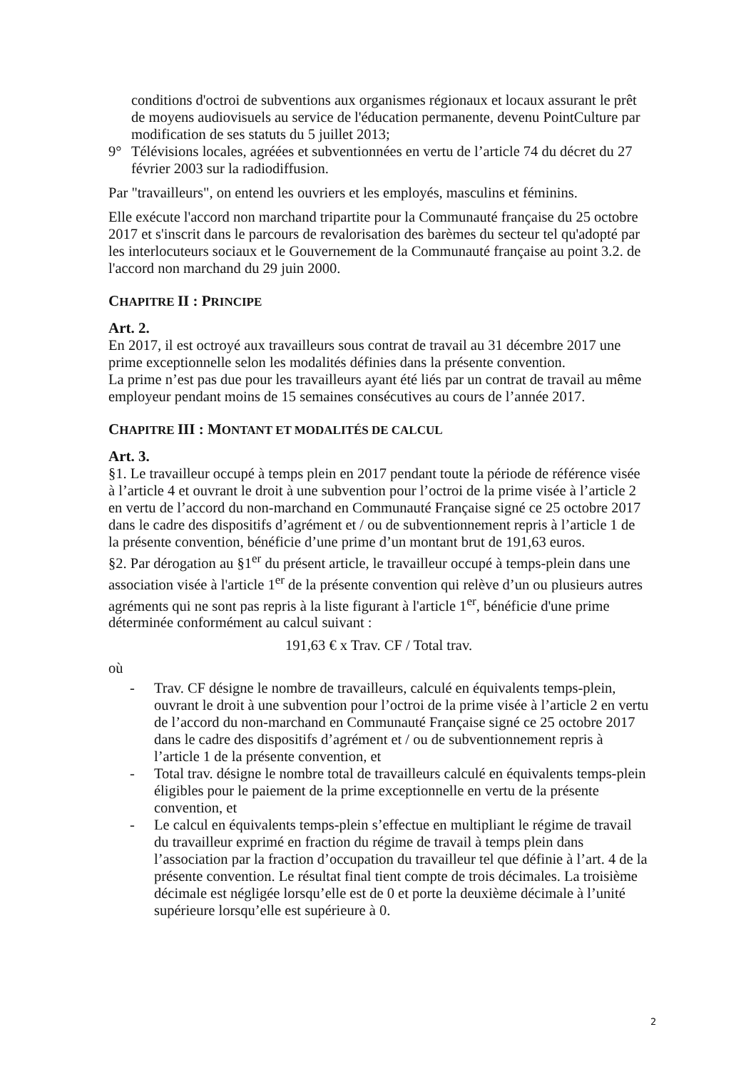conditions d'octroi de subventions aux organismes régionaux et locaux assurant le prêt de moyens audiovisuels au service de l'éducation permanente, devenu PointCulture par modification de ses statuts du 5 juillet 2013;
9° Télévisions locales, agréées et subventionnées en vertu de l’article 74 du décret du 27 février 2003 sur la radiodiffusion.
Par "travailleurs", on entend les ouvriers et les employés, masculins et féminins.
Elle exécute l'accord non marchand tripartite pour la Communauté française du 25 octobre 2017 et s'inscrit dans le parcours de revalorisation des barèmes du secteur tel qu'adopté par les interlocuteurs sociaux et le Gouvernement de la Communauté française au point 3.2. de l'accord non marchand du 29 juin 2000.
CHAPITRE II : PRINCIPE
Art. 2.
En 2017, il est octroyé aux travailleurs sous contrat de travail au 31 décembre 2017 une prime exceptionnelle selon les modalités définies dans la présente convention.
La prime n’est pas due pour les travailleurs ayant été liés par un contrat de travail au même employeur pendant moins de 15 semaines consécutives au cours de l’année 2017.
CHAPITRE III : MONTANT ET MODALITÉS DE CALCUL
Art. 3.
§1. Le travailleur occupé à temps plein en 2017 pendant toute la période de référence visée à l’article 4 et ouvrant le droit à une subvention pour l’octroi de la prime visée à l’article 2 en vertu de l’accord du non-marchand en Communauté Française signé ce 25 octobre 2017 dans le cadre des dispositifs d’agrément et / ou de subventionnement repris à l’article 1 de la présente convention, bénéficie d’une prime d’un montant brut de 191,63 euros.
§2. Par dérogation au §1<sup>er</sup> du présent article, le travailleur occupé à temps-plein dans une association visée à l'article 1<sup>er</sup> de la présente convention qui relève d’un ou plusieurs autres agréments qui ne sont pas repris à la liste figurant à l'article 1<sup>er</sup>, bénéficie d'une prime déterminée conformément au calcul suivant :
191,63 € x Trav. CF / Total trav.
où
- Trav. CF désigne le nombre de travailleurs, calculé en équivalents temps-plein, ouvrant le droit à une subvention pour l’octroi de la prime visée à l’article 2 en vertu de l’accord du non-marchand en Communauté Française signé ce 25 octobre 2017 dans le cadre des dispositifs d’agrément et / ou de subventionnement repris à l’article 1 de la présente convention, et
- Total trav. désigne le nombre total de travailleurs calculé en équivalents temps-plein éligibles pour le paiement de la prime exceptionnelle en vertu de la présente convention, et
- Le calcul en équivalents temps-plein s’effectue en multipliant le régime de travail du travailleur exprimé en fraction du régime de travail à temps plein dans l’association par la fraction d’occupation du travailleur tel que définie à l’art. 4 de la présente convention. Le résultat final tient compte de trois décimales. La troisième décimale est négligée lorsqu’elle est de 0 et porte la deuxième décimale à l’unité supérieure lorsqu’elle est supérieure à 0.
2